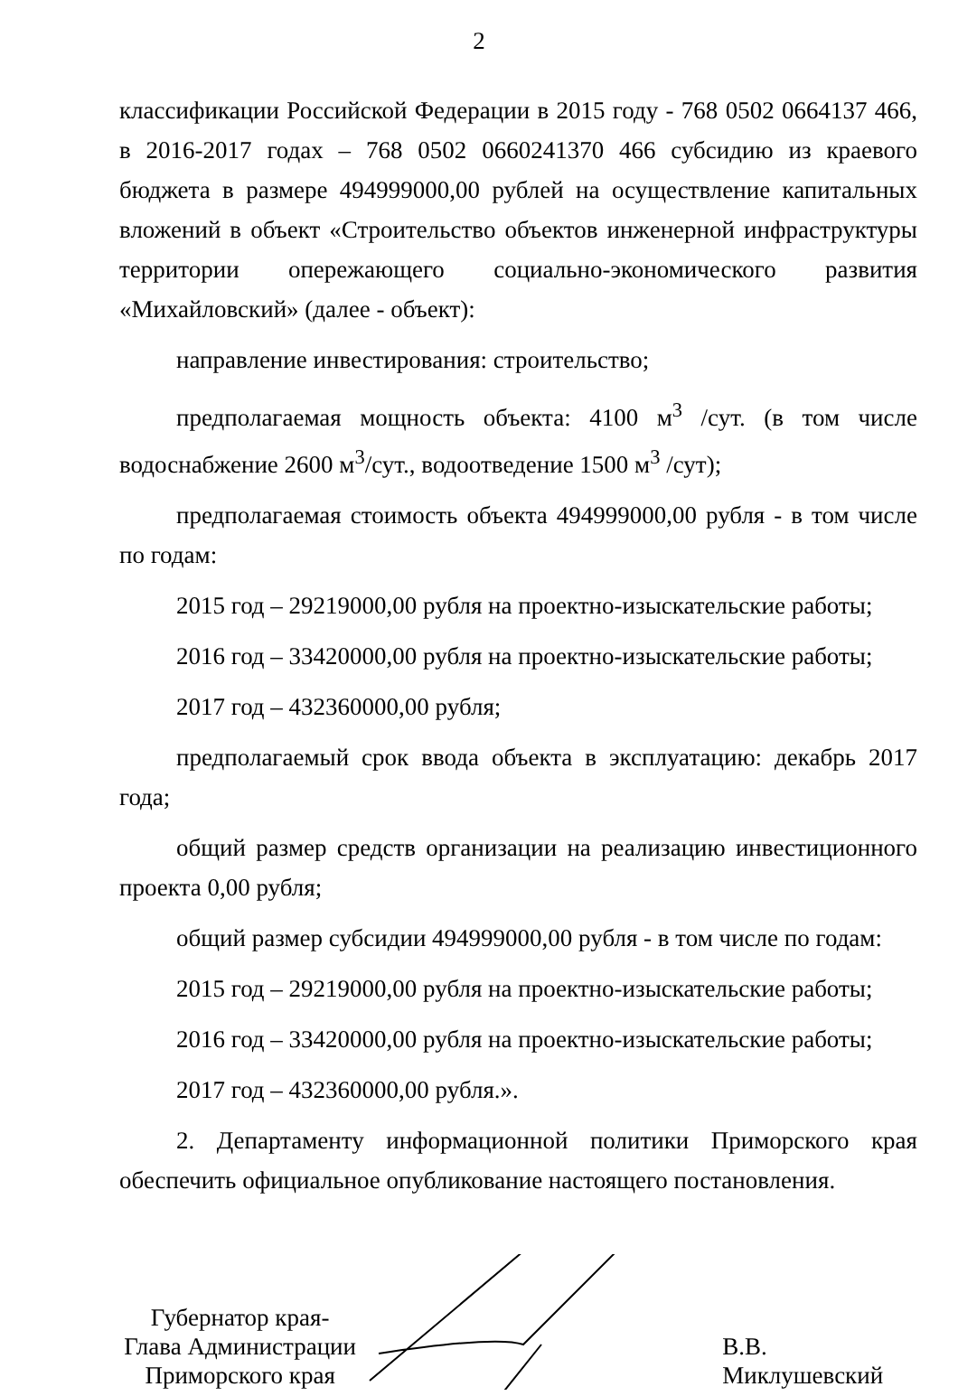2
классификации Российской Федерации в 2015 году - 768 0502 0664137 466, в 2016-2017 годах – 768 0502 0660241370 466 субсидию из краевого бюджета в размере 494999000,00 рублей на осуществление капитальных вложений в объект «Строительство объектов инженерной инфраструктуры территории опережающего социально-экономического развития «Михайловский» (далее - объект):
направление инвестирования: строительство;
предполагаемая мощность объекта: 4100 м<sup>3</sup> /сут. (в том числе водоснабжение 2600 м<sup>3</sup>/сут., водоотведение 1500 м<sup>3</sup> /сут);
предполагаемая стоимость объекта 494999000,00 рубля - в том числе по годам:
2015 год – 29219000,00 рубля на проектно-изыскательские работы;
2016 год – 33420000,00 рубля на проектно-изыскательские работы;
2017 год – 432360000,00 рубля;
предполагаемый срок ввода объекта в эксплуатацию: декабрь 2017 года;
общий размер средств организации на реализацию инвестиционного проекта 0,00 рубля;
общий размер субсидии 494999000,00 рубля - в том числе по годам:
2015 год – 29219000,00 рубля на проектно-изыскательские работы;
2016 год – 33420000,00 рубля на проектно-изыскательские работы;
2017 год – 432360000,00 рубля.».
2. Департаменту информационной политики Приморского края обеспечить официальное опубликование настоящего постановления.
Губернатор края-
Глава Администрации
Приморского края
В.В. Миклушевский